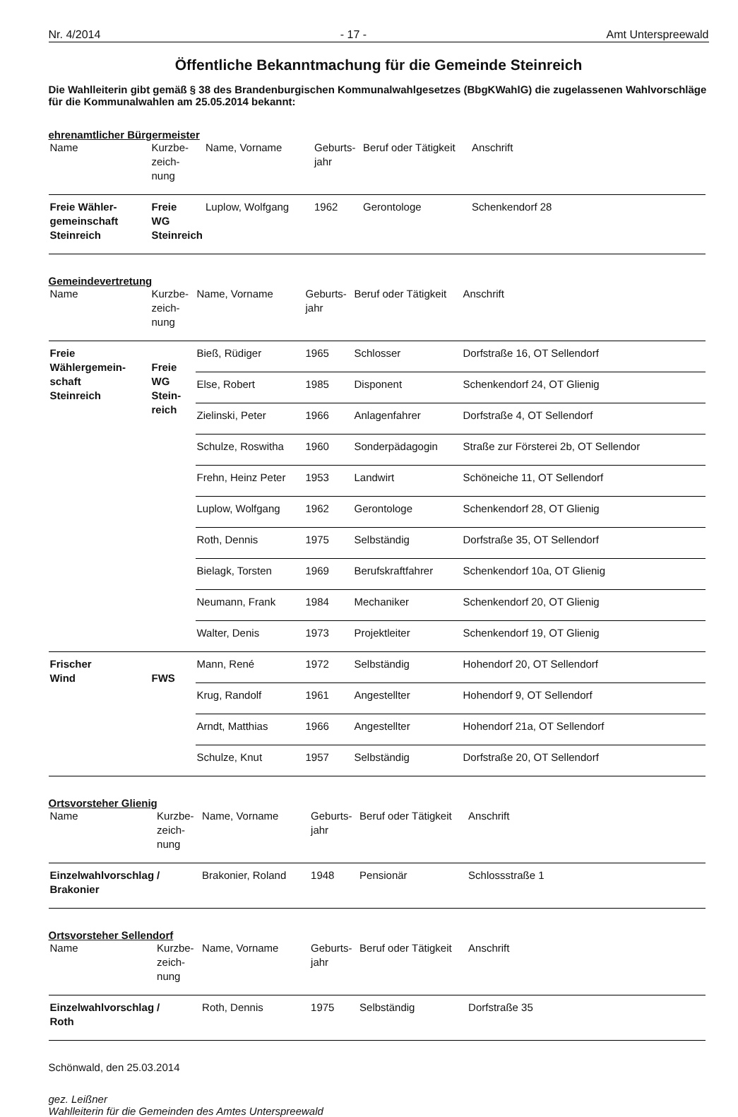Nr. 4/2014 - 17 - Amt Unterspreewald
Öffentliche Bekanntmachung für die Gemeinde Steinreich
Die Wahlleiterin gibt gemäß § 38 des Brandenburgischen Kommunalwahlgesetzes (BbgKWahlG) die zugelassenen Wahlvorschläge für die Kommunalwahlen am 25.05.2014 bekannt:
ehrenamtlicher Bürgermeister
| Name | Kurzbe- zeich- nung | Name, Vorname | Geburts- jahr | Beruf oder Tätigkeit | Anschrift |
| --- | --- | --- | --- | --- | --- |
| Freie Wähler- gemeinschaft Steinreich | Freie WG Steinreich | Luplow, Wolfgang | 1962 | Gerontologe | Schenkendorf 28 |
Gemeindevertretung
| Name | Kurzbe- zeich- nung | Name, Vorname | Geburts- jahr | Beruf oder Tätigkeit | Anschrift |
| --- | --- | --- | --- | --- | --- |
| Freie Wählergemein- schaft Steinreich | Freie WG Stein- reich | Bieß, Rüdiger | 1965 | Schlosser | Dorfstraße 16, OT Sellendorf |
| | | Else, Robert | 1985 | Disponent | Schenkendorf 24, OT Glienig |
| | | Zielinski, Peter | 1966 | Anlagenfahrer | Dorfstraße 4, OT Sellendorf |
| | | Schulze, Roswitha | 1960 | Sonderpädagogin | Straße zur Försterei 2b, OT Sellendor |
| | | Frehn, Heinz Peter | 1953 | Landwirt | Schöneiche 11, OT Sellendorf |
| | | Luplow, Wolfgang | 1962 | Gerontologe | Schenkendorf 28, OT Glienig |
| | | Roth, Dennis | 1975 | Selbständig | Dorfstraße 35, OT Sellendorf |
| | | Bielagk, Torsten | 1969 | Berufskraftfahrer | Schenkendorf 10a, OT Glienig |
| | | Neumann, Frank | 1984 | Mechaniker | Schenkendorf 20, OT Glienig |
| | | Walter, Denis | 1973 | Projektleiter | Schenkendorf 19, OT Glienig |
| Frischer Wind | FWS | Mann, René | 1972 | Selbständig | Hohendorf 20, OT Sellendorf |
| | | Krug, Randolf | 1961 | Angestellter | Hohendorf 9, OT Sellendorf |
| | | Arndt, Matthias | 1966 | Angestellter | Hohendorf 21a, OT Sellendorf |
| | | Schulze, Knut | 1957 | Selbständig | Dorfstraße 20, OT Sellendorf |
Ortsvorsteher Glienig
| Name | Kurzbe- zeich- nung | Name, Vorname | Geburts- jahr | Beruf oder Tätigkeit | Anschrift |
| --- | --- | --- | --- | --- | --- |
| Einzelwahlvorschlag Brakonier | / | Brakonier, Roland | 1948 | Pensionär | Schlossstraße 1 |
Ortsvorsteher Sellendorf
| Name | Kurzbe- zeich- nung | Name, Vorname | Geburts- jahr | Beruf oder Tätigkeit | Anschrift |
| --- | --- | --- | --- | --- | --- |
| Einzelwahlvorschlag Roth | / | Roth, Dennis | 1975 | Selbständig | Dorfstraße 35 |
Schönwald, den 25.03.2014
gez. Leißner
Wahlleiterin für die Gemeinden des Amtes Unterspreewald